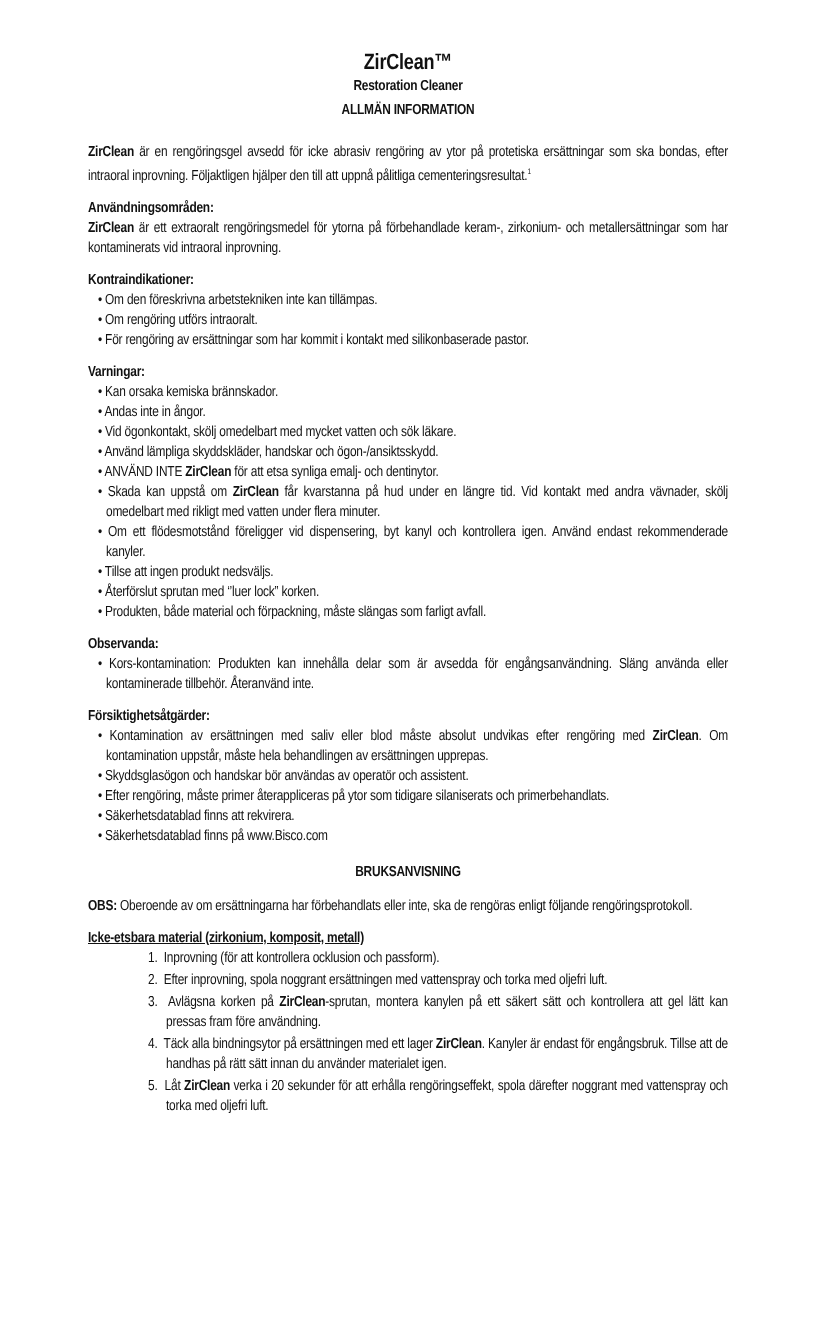ZirClean™
Restoration Cleaner
ALLMÄN INFORMATION
ZirClean är en rengöringsgel avsedd för icke abrasiv rengöring av ytor på protetiska ersättningar som ska bondas, efter intraoral inprovning. Följaktligen hjälper den till att uppnå pålitliga cementeringsresultat.<sup>1</sup>
Användningsområden:
ZirClean är ett extraoralt rengöringsmedel för ytorna på förbehandlade keram-, zirkonium- och metallersättningar som har kontaminerats vid intraoral inprovning.
Kontraindikationer:
• Om den föreskrivna arbetstekniken inte kan tillämpas.
• Om rengöring utförs intraoralt.
• För rengöring av ersättningar som har kommit i kontakt med silikonbaserade pastor.
Varningar:
• Kan orsaka kemiska brännskador.
• Andas inte in ångor.
• Vid ögonkontakt, skölj omedelbart med mycket vatten och sök läkare.
• Använd lämpliga skyddskläder, handskar och ögon-/ansiktsskydd.
• ANVÄND INTE ZirClean för att etsa synliga emalj- och dentinytor.
• Skada kan uppstå om ZirClean får kvarstanna på hud under en längre tid. Vid kontakt med andra vävnader, skölj omedelbart med rikligt med vatten under flera minuter.
• Om ett flödesmotstånd föreligger vid dispensering, byt kanyl och kontrollera igen. Använd endast rekommenderade kanyler.
• Tillse att ingen produkt nedsväljs.
• Återförslut sprutan med ‘’luer lock” korken.
• Produkten, både material och förpackning, måste slängas som farligt avfall.
Observanda:
• Kors-kontamination: Produkten kan innehålla delar som är avsedda för engångsanvändning. Släng använda eller kontaminerade tillbehör. Återanvänd inte.
Försiktighetsåtgärder:
• Kontamination av ersättningen med saliv eller blod måste absolut undvikas efter rengöring med ZirClean. Om kontamination uppstår, måste hela behandlingen av ersättningen upprepas.
• Skyddsglasögon och handskar bör användas av operatör och assistent.
• Efter rengöring, måste primer återappliceras på ytor som tidigare silaniserats och primerbehandlats.
• Säkerhetsdatablad finns att rekvirera.
• Säkerhetsdatablad finns på www.Bisco.com
BRUKSANVISNING
OBS: Oberoende av om ersättningarna har förbehandlats eller inte, ska de rengöras enligt följande rengöringsprotokoll.
Icke-etsbara material (zirkonium, komposit, metall)
1. Inprovning (för att kontrollera ocklusion och passform).
2. Efter inprovning, spola noggrant ersättningen med vattenspray och torka med oljefri luft.
3. Avlägsna korken på ZirClean-sprutan, montera kanylen på ett säkert sätt och kontrollera att gel lätt kan pressas fram före användning.
4. Täck alla bindningsytor på ersättningen med ett lager ZirClean. Kanyler är endast för engångsbruk. Tillse att de handhas på rätt sätt innan du använder materialet igen.
5. Låt ZirClean verka i 20 sekunder för att erhålla rengöringseffekt, spola därefter noggrant med vattenspray och torka med oljefri luft.